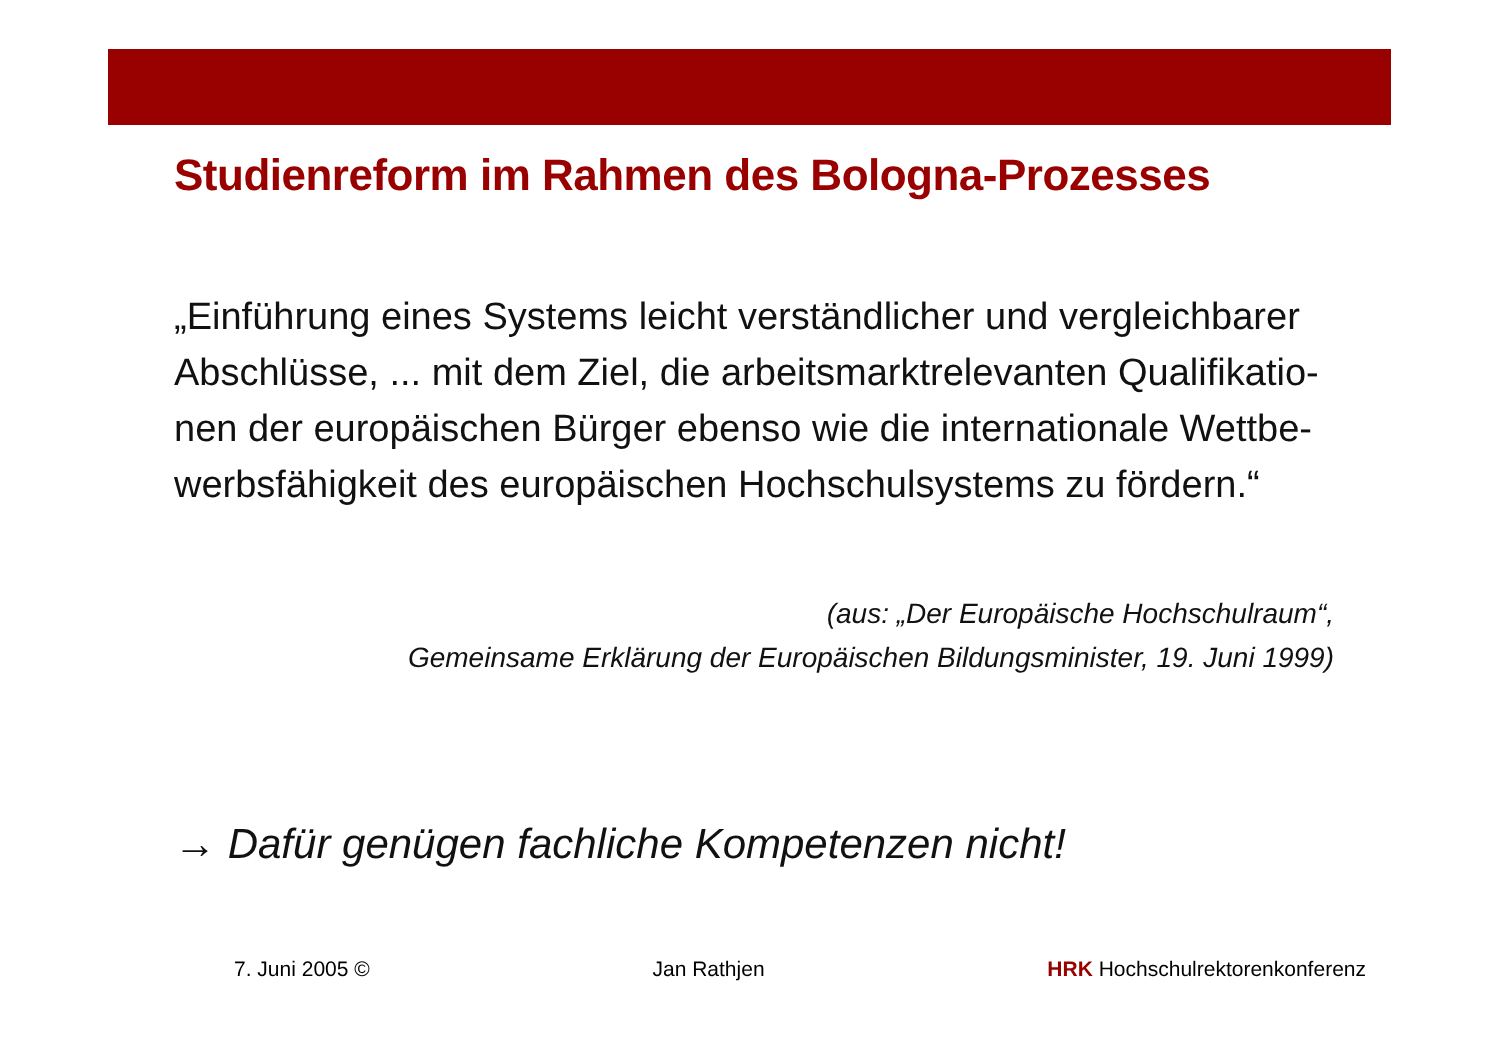Studienreform im Rahmen des Bologna-Prozesses
„Einführung eines Systems leicht verständlicher und vergleichbarer Abschlüsse, ... mit dem Ziel, die arbeitsmarktrelevanten Qualifikatio-nen der europäischen Bürger ebenso wie die internationale Wettbe-werbsfähigkeit des europäischen Hochschulsystems zu fördern.“
(aus: „Der Europäische Hochschulraum“,
Gemeinsame Erklärung der Europäischen Bildungsminister, 19. Juni 1999)
→ Dafür genügen fachliche Kompetenzen nicht!
7. Juni 2005 © Jan Rathjen HRK Hochschulrektorenkonferenz